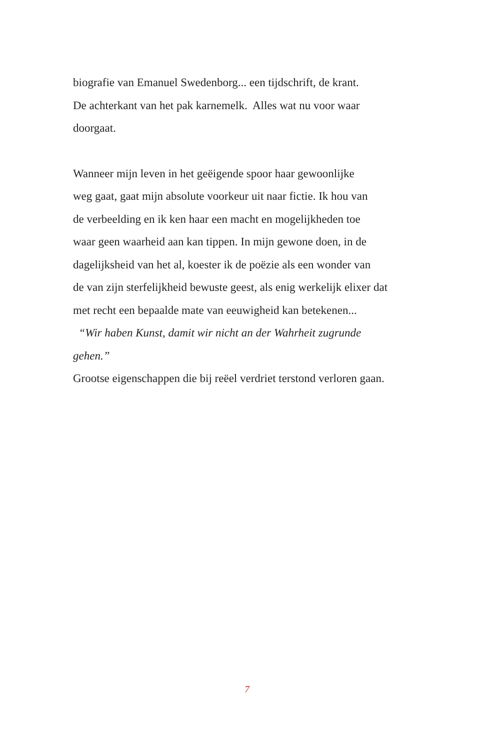biografie van Emanuel Swedenborg... een tijdschrift, de krant.
De achterkant van het pak karnemelk. Alles wat nu voor waar
doorgaat.
Wanneer mijn leven in het geëigende spoor haar gewoonlijke
weg gaat, gaat mijn absolute voorkeur uit naar fictie. Ik hou van
de verbeelding en ik ken haar een macht en mogelijkheden toe
waar geen waarheid aan kan tippen. In mijn gewone doen, in de
dagelijksheid van het al, koester ik de poëzie als een wonder van
de van zijn sterfelijkheid bewuste geest, als enig werkelijk elixer dat
met recht een bepaalde mate van eeuwigheid kan betekenen...
“Wir haben Kunst, damit wir nicht an der Wahrheit zugrunde
gehen.”
Grootse eigenschappen die bij reëel verdriet terstond verloren gaan.
7